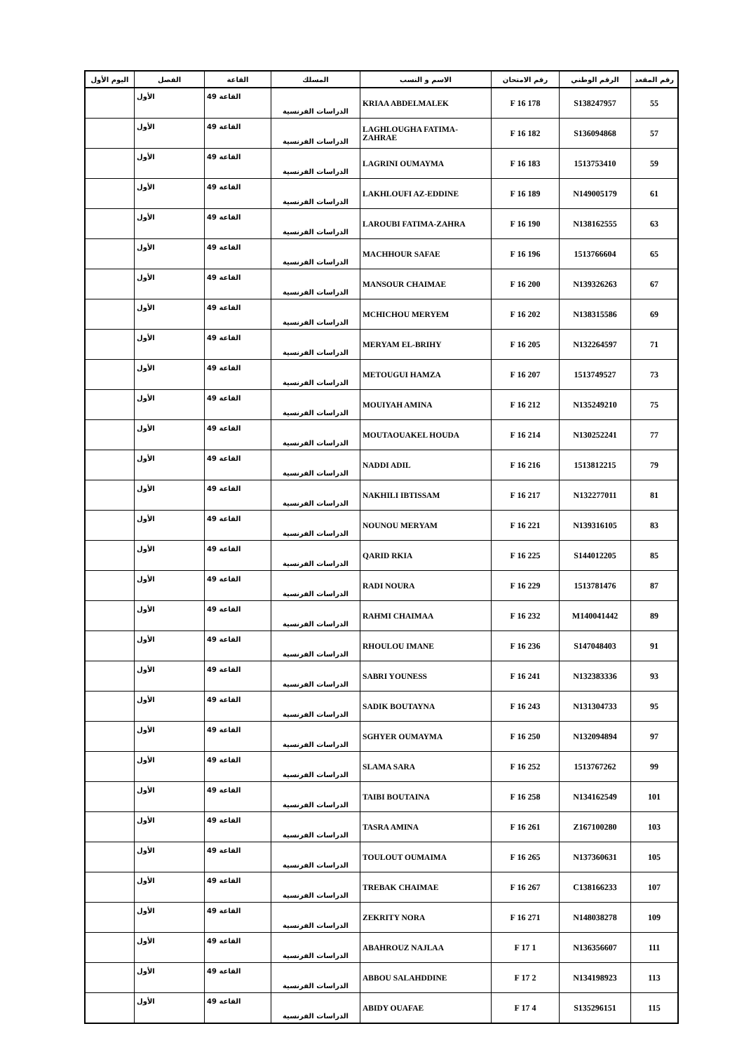| رقم المقعد | الرقم الوطني | رقم الامتحان | الاسم و النسب | المسلك | القاعة | الفصل | اليوم الأول |
| --- | --- | --- | --- | --- | --- | --- | --- |
| 55 | S138247957 | 178 F 16 | KRIAA ABDELMALEK | الدراسات الفرنسية | القاعة 49 | الأول | |
| 57 | S136094868 | 182 F 16 | LAGHLOUGHA FATIMA-ZAHRAE | الدراسات الفرنسية | القاعة 49 | الأول | |
| 59 | 1513753410 | 183 F 16 | LAGRINI OUMAYMA | الدراسات الفرنسية | القاعة 49 | الأول | |
| 61 | N149005179 | 189 F 16 | LAKHLOUFI AZ-EDDINE | الدراسات الفرنسية | القاعة 49 | الأول | |
| 63 | N138162555 | 190 F 16 | LAROUBI FATIMA-ZAHRA | الدراسات الفرنسية | القاعة 49 | الأول | |
| 65 | 1513766604 | 196 F 16 | MACHHOUR SAFAE | الدراسات الفرنسية | القاعة 49 | الأول | |
| 67 | N139326263 | 200 F 16 | MANSOUR CHAIMAE | الدراسات الفرنسية | القاعة 49 | الأول | |
| 69 | N138315586 | 202 F 16 | MCHICHOU MERYEM | الدراسات الفرنسية | القاعة 49 | الأول | |
| 71 | N132264597 | 205 F 16 | MERYAM EL-BRIHY | الدراسات الفرنسية | القاعة 49 | الأول | |
| 73 | 1513749527 | 207 F 16 | METOUGUI HAMZA | الدراسات الفرنسية | القاعة 49 | الأول | |
| 75 | N135249210 | 212 F 16 | MOUIYAH AMINA | الدراسات الفرنسية | القاعة 49 | الأول | |
| 77 | N130252241 | 214 F 16 | MOUTAOUAKEL HOUDA | الدراسات الفرنسية | القاعة 49 | الأول | |
| 79 | 1513812215 | 216 F 16 | NADDI ADIL | الدراسات الفرنسية | القاعة 49 | الأول | |
| 81 | N132277011 | 217 F 16 | NAKHILI IBTISSAM | الدراسات الفرنسية | القاعة 49 | الأول | |
| 83 | N139316105 | 221 F 16 | NOUNOU MERYAM | الدراسات الفرنسية | القاعة 49 | الأول | |
| 85 | S144012205 | 225 F 16 | QARID RKIA | الدراسات الفرنسية | القاعة 49 | الأول | |
| 87 | 1513781476 | 229 F 16 | RADI NOURA | الدراسات الفرنسية | القاعة 49 | الأول | |
| 89 | M140041442 | 232 F 16 | RAHMI CHAIMAA | الدراسات الفرنسية | القاعة 49 | الأول | |
| 91 | S147048403 | 236 F 16 | RHOULOU IMANE | الدراسات الفرنسية | القاعة 49 | الأول | |
| 93 | N132383336 | 241 F 16 | SABRI YOUNESS | الدراسات الفرنسية | القاعة 49 | الأول | |
| 95 | N131304733 | 243 F 16 | SADIK BOUTAYNA | الدراسات الفرنسية | القاعة 49 | الأول | |
| 97 | N132094894 | 250 F 16 | SGHYER OUMAYMA | الدراسات الفرنسية | القاعة 49 | الأول | |
| 99 | 1513767262 | 252 F 16 | SLAMA SARA | الدراسات الفرنسية | القاعة 49 | الأول | |
| 101 | N134162549 | 258 F 16 | TAIBI BOUTAINA | الدراسات الفرنسية | القاعة 49 | الأول | |
| 103 | Z167100280 | 261 F 16 | TASRA AMINA | الدراسات الفرنسية | القاعة 49 | الأول | |
| 105 | N137360631 | 265 F 16 | TOULOUT OUMAIMA | الدراسات الفرنسية | القاعة 49 | الأول | |
| 107 | C138166233 | 267 F 16 | TREBAK CHAIMAE | الدراسات الفرنسية | القاعة 49 | الأول | |
| 109 | N148038278 | 271 F 16 | ZEKRITY NORA | الدراسات الفرنسية | القاعة 49 | الأول | |
| 111 | N136356607 | 1 F 17 | ABAHROUZ NAJLAA | الدراسات الفرنسية | القاعة 49 | الأول | |
| 113 | N134198923 | 2 F 17 | ABBOU SALAHDDINE | الدراسات الفرنسية | القاعة 49 | الأول | |
| 115 | S135296151 | 4 F 17 | ABIDY OUAFAE | الدراسات الفرنسية | القاعة 49 | الأول | |